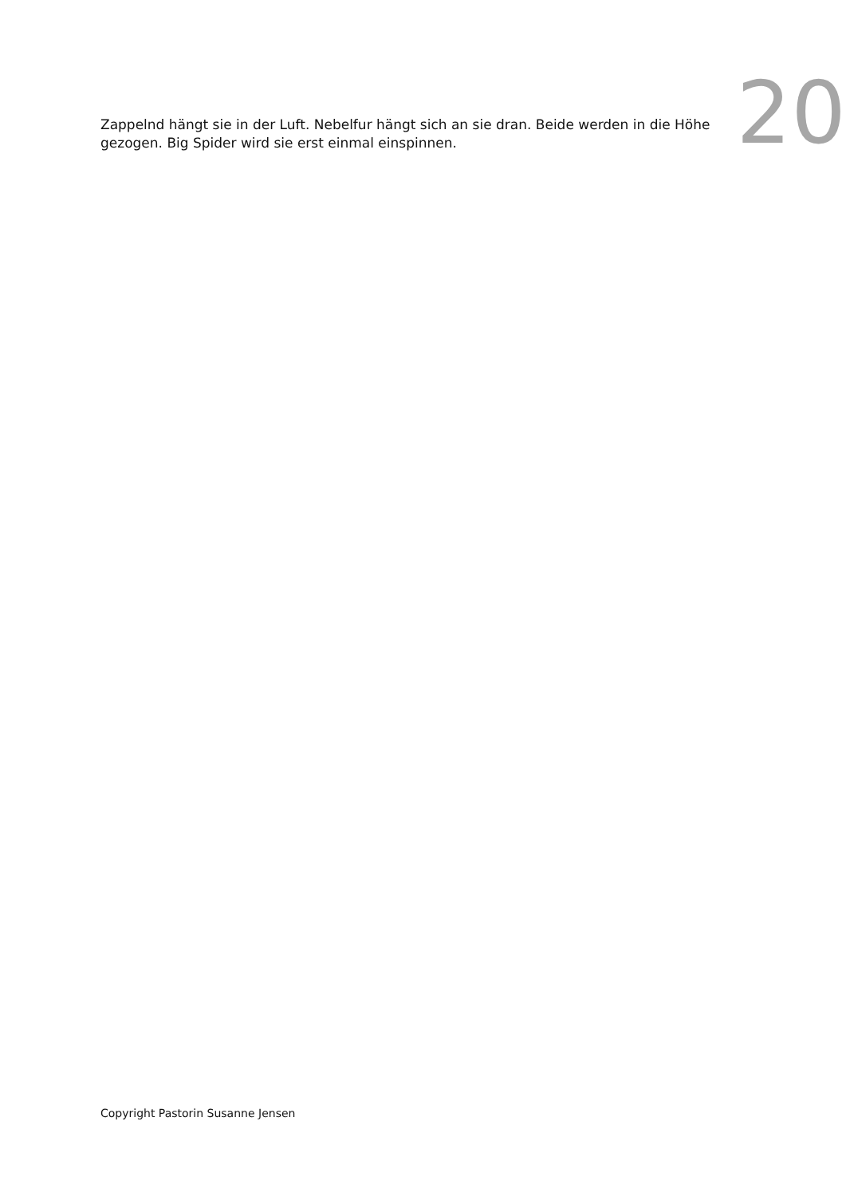Zappelnd hängt sie in der Luft. Nebelfur hängt sich an sie dran. Beide werden in die Höhe gezogen. Big Spider wird sie erst einmal einspinnen.
20
Copyright Pastorin Susanne Jensen